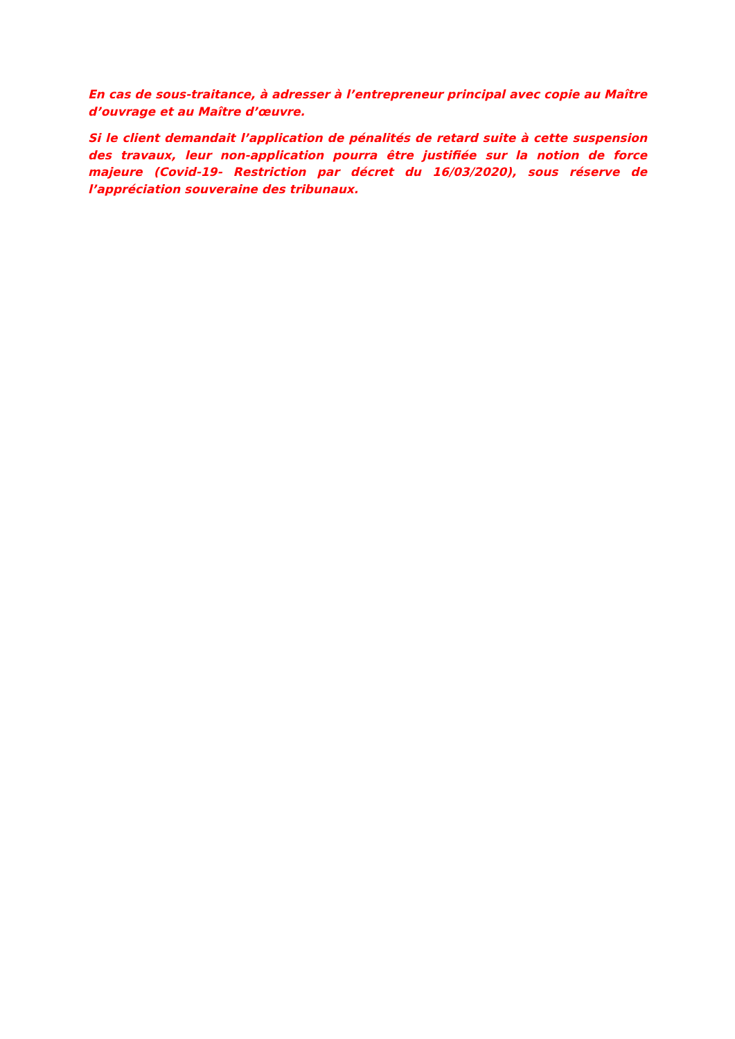En cas de sous-traitance, à adresser à l’entrepreneur principal avec copie au Maître d’ouvrage et au Maître d’œuvre.
Si le client demandait l’application de pénalités de retard suite à cette suspension des travaux, leur non-application pourra être justifiée sur la notion de force majeure (Covid-19- Restriction par décret du 16/03/2020), sous réserve de l’appréciation souveraine des tribunaux.